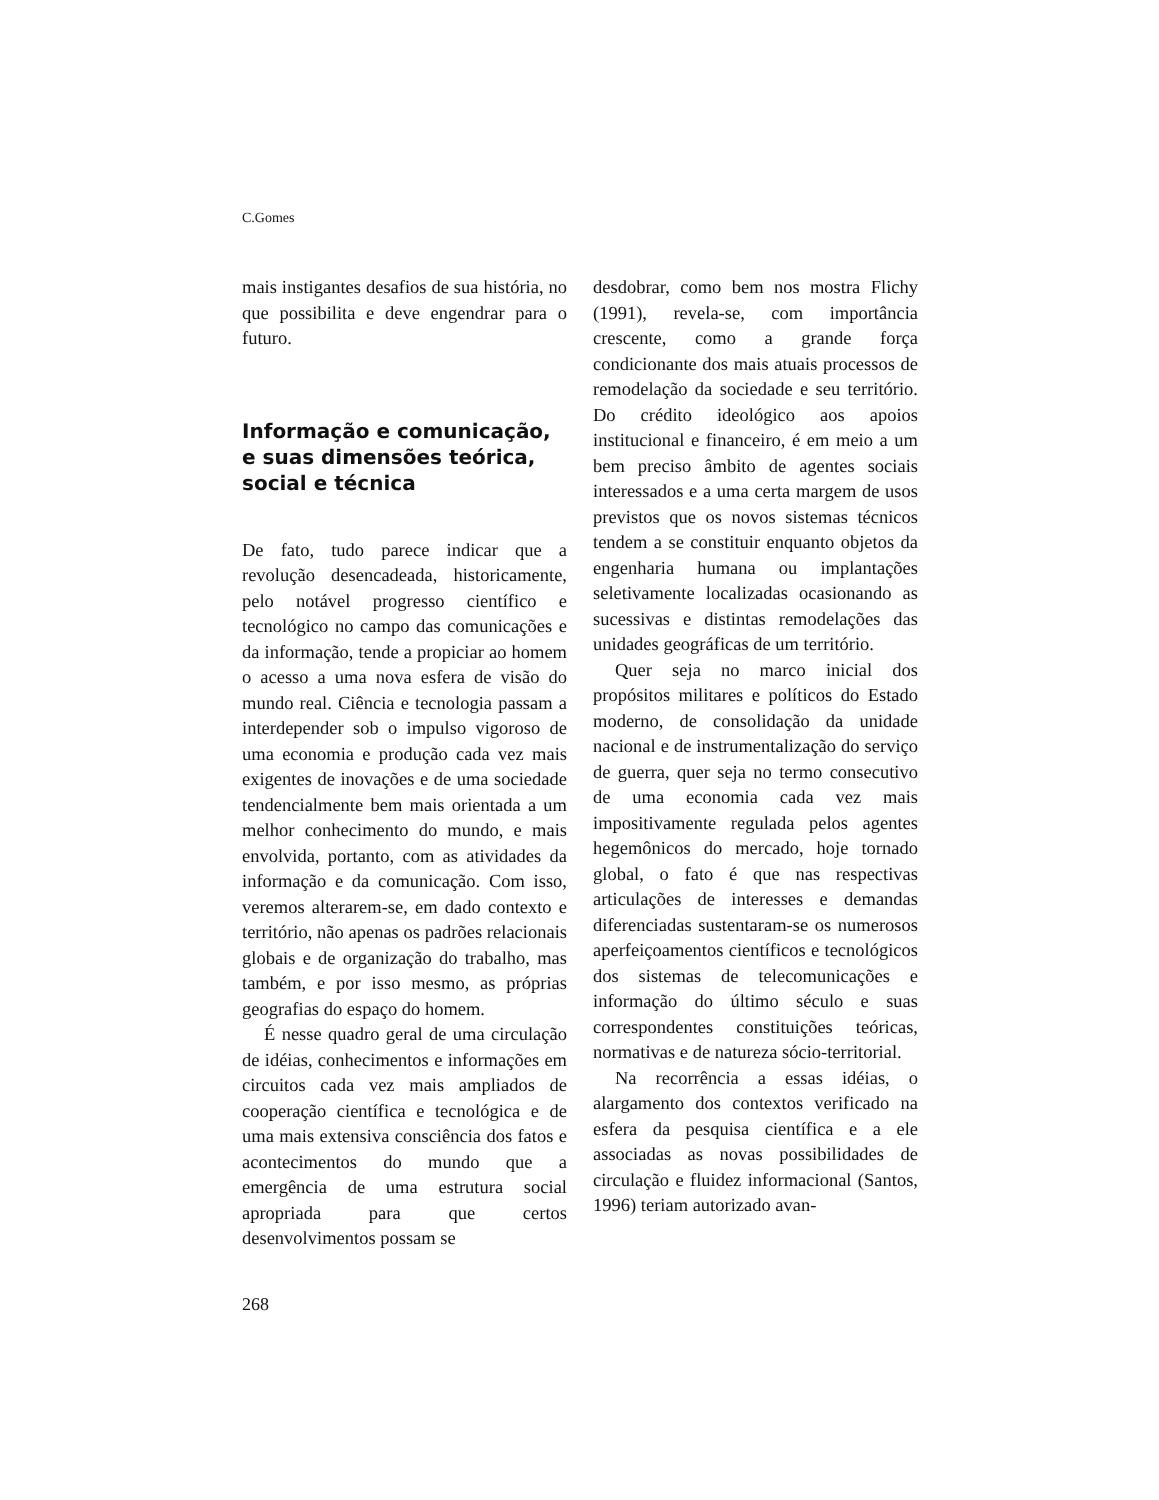C.Gomes
mais instigantes desafios de sua história, no que possibilita e deve engendrar para o futuro.
Informação e comunicação, e suas dimensões teórica, social e técnica
De fato, tudo parece indicar que a revolução desencadeada, historicamente, pelo notável progresso científico e tecnológico no campo das comunicações e da informação, tende a propiciar ao homem o acesso a uma nova esfera de visão do mundo real. Ciência e tecnologia passam a interdepender sob o impulso vigoroso de uma economia e produção cada vez mais exigentes de inovações e de uma sociedade tendencialmente bem mais orientada a um melhor conhecimento do mundo, e mais envolvida, portanto, com as atividades da informação e da comunicação. Com isso, veremos alterarem-se, em dado contexto e território, não apenas os padrões relacionais globais e de organização do trabalho, mas também, e por isso mesmo, as próprias geografias do espaço do homem.
É nesse quadro geral de uma circulação de idéias, conhecimentos e informações em circuitos cada vez mais ampliados de cooperação científica e tecnológica e de uma mais extensiva consciência dos fatos e acontecimentos do mundo que a emergência de uma estrutura social apropriada para que certos desenvolvimentos possam se
desdobrar, como bem nos mostra Flichy (1991), revela-se, com importância crescente, como a grande força condicionante dos mais atuais processos de remodelação da sociedade e seu território. Do crédito ideológico aos apoios institucional e financeiro, é em meio a um bem preciso âmbito de agentes sociais interessados e a uma certa margem de usos previstos que os novos sistemas técnicos tendem a se constituir enquanto objetos da engenharia humana ou implantações seletivamente localizadas ocasionando as sucessivas e distintas remodelações das unidades geográficas de um território.
Quer seja no marco inicial dos propósitos militares e políticos do Estado moderno, de consolidação da unidade nacional e de instrumentalização do serviço de guerra, quer seja no termo consecutivo de uma economia cada vez mais impositivamente regulada pelos agentes hegemônicos do mercado, hoje tornado global, o fato é que nas respectivas articulações de interesses e demandas diferenciadas sustentaram-se os numerosos aperfeiçoamentos científicos e tecnológicos dos sistemas de telecomunicações e informação do último século e suas correspondentes constituições teóricas, normativas e de natureza sócio-territorial.
Na recorrência a essas idéias, o alargamento dos contextos verificado na esfera da pesquisa científica e a ele associadas as novas possibilidades de circulação e fluidez informacional (Santos, 1996) teriam autorizado avan-
268